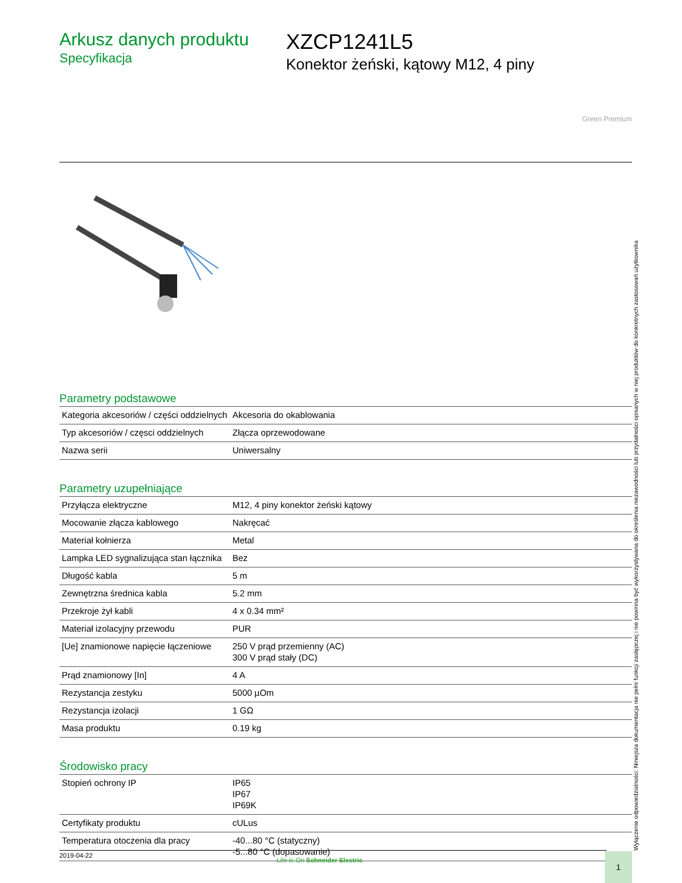Arkusz danych produktu
Specyfikacja
XZCP1241L5
Konektor żeński, kątowy M12, 4 piny
Green Premium
Parametry podstawowe
| Kategoria akcesoriów / części oddzielnych | Akcesoria do okablowania |
| Typ akcesoriów / częsci oddzielnych | Złącza oprzewodowane |
| Nazwa serii | Uniwersalny |
Parametry uzupełniające
| Przyłącza elektryczne | M12, 4 piny konektor żeński kątowy |
| Mocowanie złącza kablowego | Nakręcać |
| Materiał kołnierza | Metal |
| Lampka LED sygnalizująca stan łącznika | Bez |
| Długość kabla | 5 m |
| Zewnętrzna średnica kabla | 5.2 mm |
| Przekroje żył kabli | 4 x 0.34 mm² |
| Materiał izolacyjny przewodu | PUR |
| [Ue] znamionowe napięcie łączeniowe | 250 V prąd przemienny (AC) 300 V prąd stały (DC) |
| Prąd znamionowy [In] | 4 A |
| Rezystancja zestyku | 5000 µOm |
| Rezystancja izolacji | 1 GΩ |
| Masa produktu | 0.19 kg |
Środowisko pracy
| Stopień ochrony IP | IP65 IP67 IP69K |
| Certyfikaty produktu | cULus |
| Temperatura otoczenia dla pracy | -40...80 °C (statyczny) -5...80 °C (dopasowanie) |
Wyłączenie odpowiedzialności: Niniejsza dokumentacja nie pełni funkcji zastępczej i nie powinna być wykorzystywana do określenia niezawodności lub przydatności opisanych w niej produktów do konkretnych zastosowań użytkownika
2019-04-22
Life Is On Schneider Electric 1